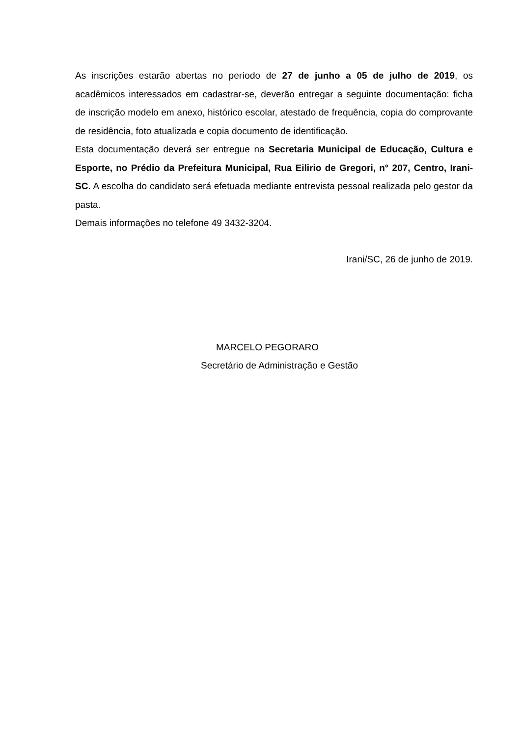As inscrições estarão abertas no período de 27 de junho a 05 de julho de 2019, os acadêmicos interessados em cadastrar-se, deverão entregar a seguinte documentação: ficha de inscrição modelo em anexo, histórico escolar, atestado de frequência, copia do comprovante de residência, foto atualizada e copia documento de identificação.
Esta documentação deverá ser entregue na Secretaria Municipal de Educação, Cultura e Esporte, no Prédio da Prefeitura Municipal, Rua Eilirio de Gregori, n° 207, Centro, Irani-SC. A escolha do candidato será efetuada mediante entrevista pessoal realizada pelo gestor da pasta.
Demais informações no telefone 49 3432-3204.
Irani/SC, 26 de junho de 2019.
MARCELO PEGORARO
Secretário de Administração e Gestão